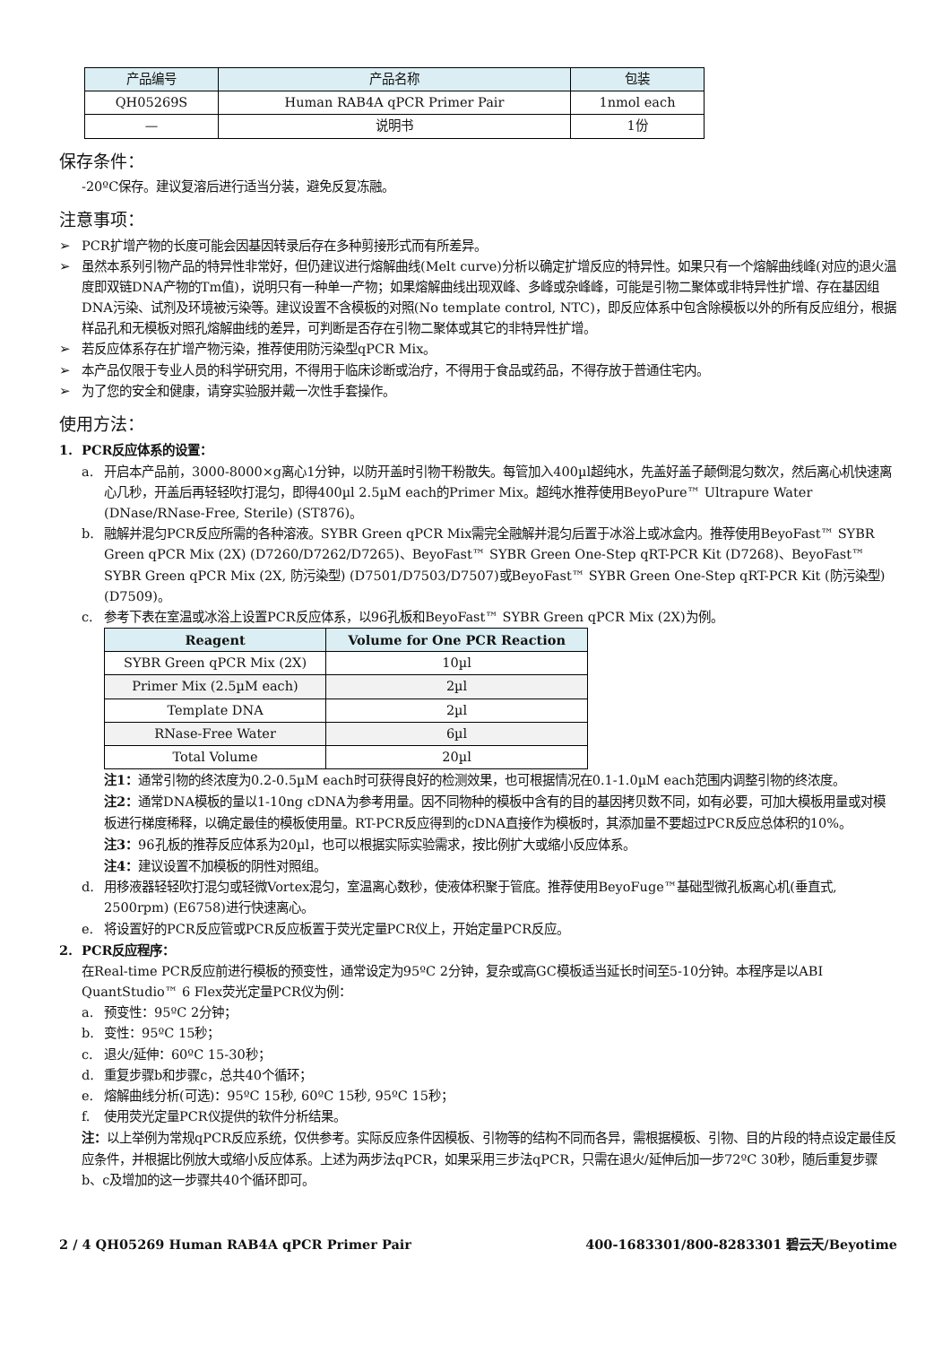| 产品编号 | 产品名称 | 包装 |
| QH05269S | Human RAB4A qPCR Primer Pair | 1nmol each |
| — | 说明书 | 1份 |
保存条件：
-20ºC保存。建议复溶后进行适当分装，避免反复冻融。
注意事项：
➢ PCR扩增产物的长度可能会因基因转录后存在多种剪接形式而有所差异。
➢ 虽然本系列引物产品的特异性非常好，但仍建议进行熔解曲线(Melt curve)分析以确定扩增反应的特异性。如果只有一个熔解曲线峰(对应的退火温度即双链DNA产物的Tm值)，说明只有一种单一产物；如果熔解曲线出现双峰、多峰或杂峰峰，可能是引物二聚体或非特异性扩增、存在基因组DNA污染、试剂及环境被污染等。建议设置不含模板的对照(No template control, NTC)，即反应体系中包含除模板以外的所有反应组分，根据样品孔和无模板对照孔熔解曲线的差异，可判断是否存在引物二聚体或其它的非特异性扩增。
➢ 若反应体系存在扩增产物污染，推荐使用防污染型qPCR Mix。
➢ 本产品仅限于专业人员的科学研究用，不得用于临床诊断或治疗，不得用于食品或药品，不得存放于普通住宅内。
➢ 为了您的安全和健康，请穿实验服并戴一次性手套操作。
使用方法：
1. PCR反应体系的设置：
a. 开启本产品前，3000-8000×g离心1分钟，以防开盖时引物干粉散失。每管加入400µl超纯水，先盖好盖子颠倒混匀数次，然后离心机快速离心几秒，开盖后再轻轻吹打混匀，即得400µl 2.5µM each的Primer Mix。超纯水推荐使用BeyoPure™ Ultrapure Water (DNase/RNase-Free, Sterile) (ST876)。
b. 融解并混匀PCR反应所需的各种溶液。SYBR Green qPCR Mix需完全融解并混匀后置于冰浴上或冰盒内。推荐使用BeyoFast™ SYBR Green qPCR Mix (2X) (D7260/D7262/D7265)、BeyoFast™ SYBR Green One-Step qRT-PCR Kit (D7268)、BeyoFast™ SYBR Green qPCR Mix (2X, 防污染型) (D7501/D7503/D7507)或BeyoFast™ SYBR Green One-Step qRT-PCR Kit (防污染型) (D7509)。
c. 参考下表在室温或冰浴上设置PCR反应体系，以96孔板和BeyoFast™ SYBR Green qPCR Mix (2X)为例。
| Reagent | Volume for One PCR Reaction |
| --- | --- |
| SYBR Green qPCR Mix (2X) | 10µl |
| Primer Mix (2.5µM each) | 2µl |
| Template DNA | 2µl |
| RNase-Free Water | 6µl |
| Total Volume | 20µl |
注1：通常引物的终浓度为0.2-0.5µM each时可获得良好的检测效果，也可根据情况在0.1-1.0µM each范围内调整引物的终浓度。
注2：通常DNA模板的量以1-10ng cDNA为参考用量。因不同物种的模板中含有的目的基因拷贝数不同，如有必要，可加大模板用量或对模板进行梯度稀释，以确定最佳的模板使用量。RT-PCR反应得到的cDNA直接作为模板时，其添加量不要超过PCR反应总体积的10%。
注3：96孔板的推荐反应体系为20µl，也可以根据实际实验需求，按比例扩大或缩小反应体系。
注4：建议设置不加模板的阴性对照组。
d. 用移液器轻轻吹打混匀或轻微Vortex混匀，室温离心数秒，使液体积聚于管底。推荐使用BeyoFuge™基础型微孔板离心机(垂直式, 2500rpm) (E6758)进行快速离心。
e. 将设置好的PCR反应管或PCR反应板置于荧光定量PCR仪上，开始定量PCR反应。
2. PCR反应程序：
在Real-time PCR反应前进行模板的预变性，通常设定为95ºC 2分钟，复杂或高GC模板适当延长时间至5-10分钟。本程序是以ABI QuantStudio™ 6 Flex荧光定量PCR仪为例：
a. 预变性：95ºC 2分钟；
b. 变性：95ºC 15秒；
c. 退火/延伸：60ºC 15-30秒；
d. 重复步骤b和步骤c，总共40个循环；
e. 熔解曲线分析(可选)：95ºC 15秒, 60ºC 15秒, 95ºC 15秒；
f. 使用荧光定量PCR仪提供的软件分析结果。
注：以上举例为常规qPCR反应系统，仅供参考。实际反应条件因模板、引物等的结构不同而各异，需根据模板、引物、目的片段的特点设定最佳反应条件，并根据比例放大或缩小反应体系。上述为两步法qPCR，如果采用三步法qPCR，只需在退火/延伸后加一步72ºC 30秒，随后重复步骤b、c及增加的这一步骤共40个循环即可。
2 / 4 QH05269 Human RAB4A qPCR Primer Pair 400-1683301/800-8283301 碧云天/Beyotime